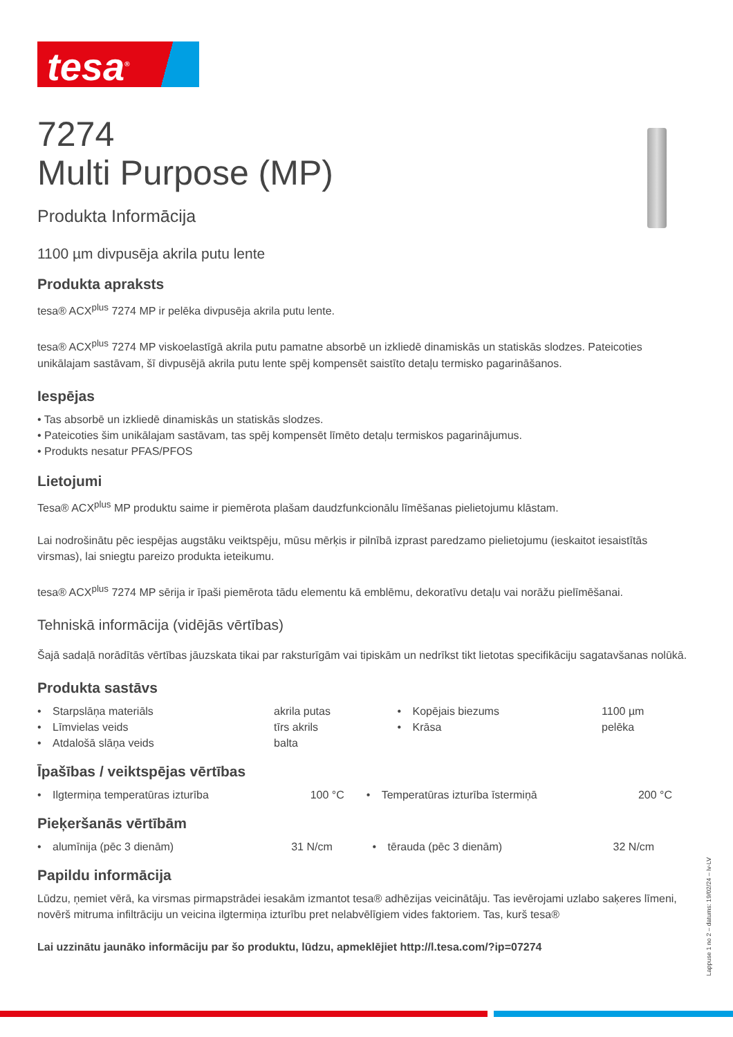tesa<sup>®</sup>
7274
Multi Purpose (MP)
Produkta Informācija
1100 µm divpusēja akrila putu lente
Produkta apraksts
tesa® ACX<sup>plus</sup> 7274 MP ir pelēka divpusēja akrila putu lente.
tesa® ACX<sup>plus</sup> 7274 MP viskoelastīgā akrila putu pamatne absorbē un izkliedē dinamiskās un statiskās slodzes. Pateicoties unikālajam sastāvam, šī divpusējā akrila putu lente spēj kompensēt saistīto detaļu termisko pagarināšanos.
Iespējas
• Tas absorbē un izkliedē dinamiskās un statiskās slodzes.
• Pateicoties šim unikālajam sastāvam, tas spēj kompensēt līmēto detaļu termiskos pagarinājumus.
• Produkts nesatur PFAS/PFOS
Lietojumi
Tesa® ACX<sup>plus</sup> MP produktu saime ir piemērota plašam daudzfunkcionālu līmēšanas pielietojumu klāstam.
Lai nodrošinātu pēc iespējas augstāku veiktspēju, mūsu mērķis ir pilnībā izprast paredzamo pielietojumu (ieskaitot iesaistītās virsmas), lai sniegtu pareizo produkta ieteikumu.
tesa® ACX<sup>plus</sup> 7274 MP sērija ir īpaši piemērota tādu elementu kā emblēmu, dekoratīvu detaļu vai norāžu pielīmēšanai.
Tehniskā informācija (vidējās vērtības)
Šajā sadaļā norādītās vērtības jāuzskata tikai par raksturīgām vai tipiskām un nedrīkst tikt lietotas specifikāciju sagatavšanas nolūkā.
Produkta sastāvs
| • | Starpslāņa materiāls | akrila putas | • | Kopējais biezums | 1100 µm |
| • | Līmvielas veids | tīrs akrils | • | Krāsa | pelēka |
| • | Atdalošā slāņa veids | balta | | | |
Īpašības / veiktspējas vērtības
| • | Ilgtermiņa temperatūras izturība | 100 °C | • | Temperatūras izturība īstermiņā | 200 °C |
Pieķeršanās vērtībām
| • | alumīnija (pēc 3 dienām) | 31 N/cm | • | tērauda (pēc 3 dienām) | 32 N/cm |
Papildu informācija
Lūdzu, ņemiet vērā, ka virsmas pirmapstrādei iesakām izmantot tesa® adhēzijas veicinātāju. Tas ievērojami uzlabo saķeres līmeni, novērš mitruma infiltrāciju un veicina ilgtermiņa izturību pret nelabvēlīgiem vides faktoriem. Tas, kurš tesa®
Lai uzzinātu jaunāko informāciju par šo produktu, lūdzu, apmeklējiet http://l.tesa.com/?ip=07274
Lappuse 1 no 2 – datums: 19/02/24 – lv-LV